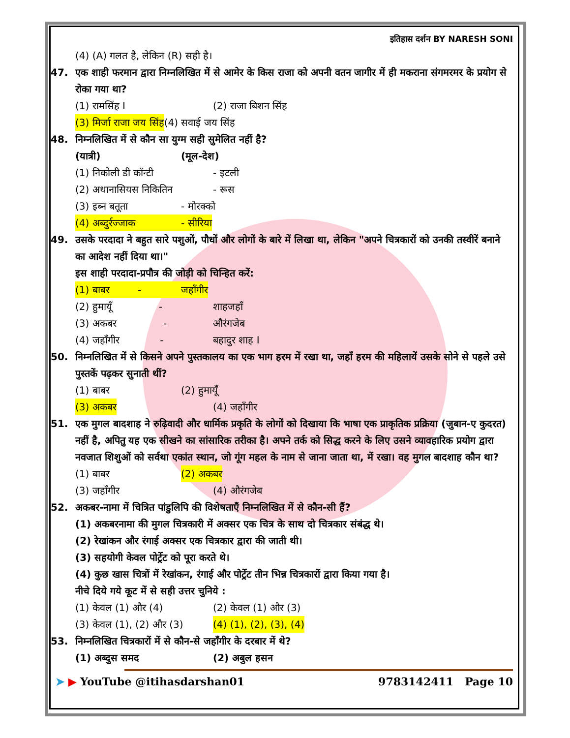इतिहास दर्शन BY NARESH SONI
(4) (A) गलत है, लेकिन (R) सही है।
47. एक शाही फरमान द्वारा निम्नलिखित में से आमेर के किस राजा को अपनी वतन जागीर में ही मकराना संगमरमर के प्रयोग से रोका गया था?
(1) रामसिंह I (2) राजा बिशन सिंह
(3) मिर्जा राजा जय सिंह (4) सवाई जय सिंह
48. निम्नलिखित में से कौन सा युग्म सही सुमेलित नहीं है?
(यात्री) (मूल-देश)
(1) निकोली डी कॉन्टी - इटली
(2) अथानासियस निकितिन - रूस
(3) इब्न बतूता - मोरक्को
(4) अब्दुर्रज्जाक - सीरिया
49. उसके परदादा ने बहुत सारे पशुओं, पौधों और लोगों के बारे में लिखा था, लेकिन "अपने चित्रकारों को उनकी तस्वीरें बनाने का आदेश नहीं दिया था।"
इस शाही परदादा-प्रपौत्र की जोड़ी को चिन्हित करें:
(1) बाबर - जहाँगीर
(2) हुमायूँ - शाहजहाँ
(3) अकबर - औरंगजेब
(4) जहाँगीर - बहादुर शाह I
50. निम्नलिखित में से किसने अपने पुस्तकालय का एक भाग हरम में रखा था, जहाँ हरम की महिलायें उसके सोने से पहले उसे पुस्तकें पढ़कर सुनाती थीं?
(1) बाबर (2) हुमायूँ
(3) अकबर (4) जहाँगीर
51. एक मुगल बादशाह ने रुढ़िवादी और धार्मिक प्रकृति के लोगों को दिखाया कि भाषा एक प्राकृतिक प्रक्रिया (जुबान-ए कुदरत) नहीं है, अपितु यह एक सीखने का सांसारिक तरीका है। अपने तर्क को सिद्ध करने के लिए उसने व्यावहारिक प्रयोग द्वारा नवजात शिशुओं को सर्वथा एकांत स्थान, जो गूंग महल के नाम से जाना जाता था, में रखा। वह मुगल बादशाह कौन था?
(1) बाबर (2) अकबर
(3) जहाँगीर (4) औरंगजेब
52. अकबर-नामा में चित्रित पांडुलिपि की विशेषताएँ निम्नलिखित में से कौन-सी हैं?
(1) अकबरनामा की मुगल चित्रकारी में अक्सर एक चित्र के साथ दो चित्रकार संबंद्ध थे।
(2) रेखांकन और रंगाई अक्सर एक चित्रकार द्वारा की जाती थी।
(3) सहयोगी केवल पोर्ट्रेट को पूरा करते थे।
(4) कुछ खास चित्रों में रेखांकन, रंगाई और पोर्ट्रेट तीन भिन्न चित्रकारों द्वारा किया गया है।
नीचे दिये गये कूट में से सही उत्तर चुनिये :
(1) केवल (1) और (4) (2) केवल (1) और (3)
(3) केवल (1), (2) और (3) (4) (1), (2), (3), (4)
53. निम्नलिखित चित्रकारों में से कौन-से जहाँगीर के दरबार में थे?
(1) अब्दुस समद (2) अबुल हसन
➤ ▶ YouTube @itihasdarshan01 9783142411 Page 10